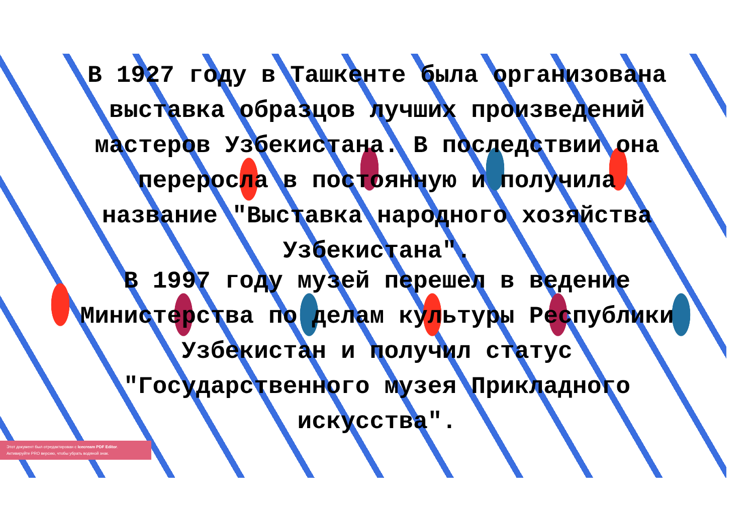В 1927 году в Ташкенте была организована
выставка образцов лучших произведений
мастеров Узбекистана. В последствии она
переросла в постоянную и получила
название "Выставка народного хозяйства
Узбекистана".
В 1997 году музей перешел в ведение
Министерства по делам культуры Республики
Узбекистан и получил статус
"Государственного музея Прикладного
искусства".
Этот документ был отредактирован с Icecream PDF Editor.
Активируйте PRO версию, чтобы убрать водяной знак.